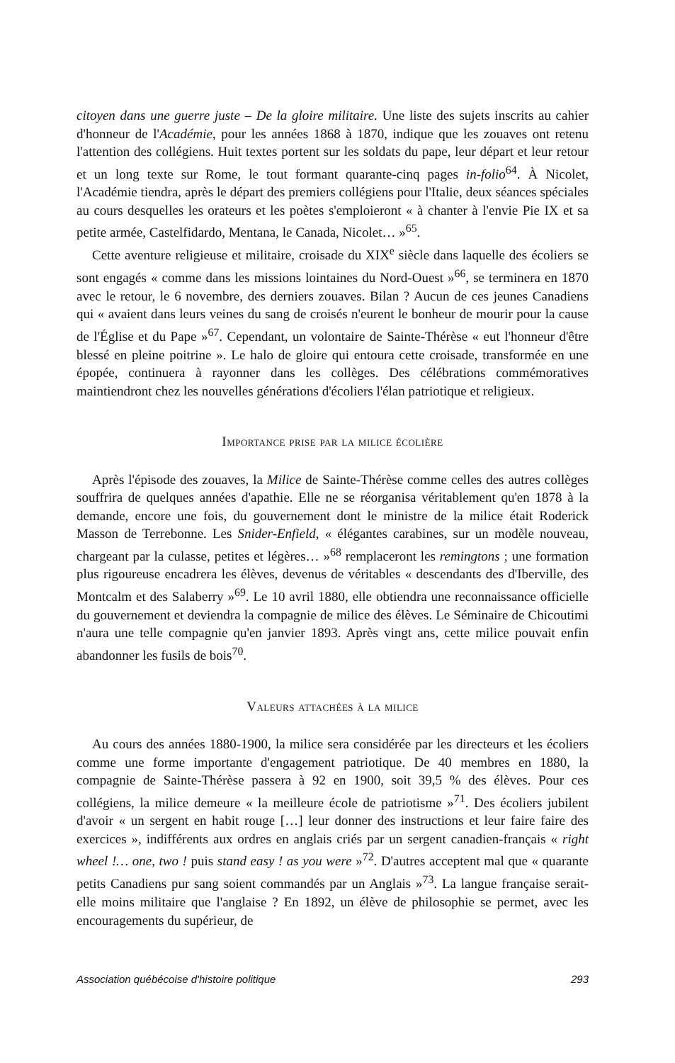citoyen dans une guerre juste – De la gloire militaire. Une liste des sujets inscrits au cahier d'honneur de l'Académie, pour les années 1868 à 1870, indique que les zouaves ont retenu l'attention des collégiens. Huit textes portent sur les soldats du pape, leur départ et leur retour et un long texte sur Rome, le tout formant quarante-cinq pages in-folio<sup>64</sup>. À Nicolet, l'Académie tiendra, après le départ des premiers collégiens pour l'Italie, deux séances spéciales au cours desquelles les orateurs et les poètes s'emploieront « à chanter à l'envie Pie IX et sa petite armée, Castelfidardo, Mentana, le Canada, Nicolet… »<sup>65</sup>.
Cette aventure religieuse et militaire, croisade du XIX<sup>e</sup> siècle dans laquelle des écoliers se sont engagés « comme dans les missions lointaines du Nord-Ouest »<sup>66</sup>, se terminera en 1870 avec le retour, le 6 novembre, des derniers zouaves. Bilan ? Aucun de ces jeunes Canadiens qui « avaient dans leurs veines du sang de croisés n'eurent le bonheur de mourir pour la cause de l'Église et du Pape »<sup>67</sup>. Cependant, un volontaire de Sainte-Thérèse « eut l'honneur d'être blessé en pleine poitrine ». Le halo de gloire qui entoura cette croisade, transformée en une épopée, continuera à rayonner dans les collèges. Des célébrations commémoratives maintiendront chez les nouvelles générations d'écoliers l'élan patriotique et religieux.
Importance prise par la milice écolière
Après l'épisode des zouaves, la Milice de Sainte-Thérèse comme celles des autres collèges souffrira de quelques années d'apathie. Elle ne se réorganisa véritablement qu'en 1878 à la demande, encore une fois, du gouvernement dont le ministre de la milice était Roderick Masson de Terrebonne. Les Snider-Enfield, « élégantes carabines, sur un modèle nouveau, chargeant par la culasse, petites et légères… »<sup>68</sup> remplaceront les remingtons ; une formation plus rigoureuse encadrera les élèves, devenus de véritables « descendants des d'Iberville, des Montcalm et des Salaberry »<sup>69</sup>. Le 10 avril 1880, elle obtiendra une reconnaissance officielle du gouvernement et deviendra la compagnie de milice des élèves. Le Séminaire de Chicoutimi n'aura une telle compagnie qu'en janvier 1893. Après vingt ans, cette milice pouvait enfin abandonner les fusils de bois<sup>70</sup>.
Valeurs attachées à la milice
Au cours des années 1880-1900, la milice sera considérée par les directeurs et les écoliers comme une forme importante d'engagement patriotique. De 40 membres en 1880, la compagnie de Sainte-Thérèse passera à 92 en 1900, soit 39,5 % des élèves. Pour ces collégiens, la milice demeure « la meilleure école de patriotisme »<sup>71</sup>. Des écoliers jubilent d'avoir « un sergent en habit rouge […] leur donner des instructions et leur faire faire des exercices », indifférents aux ordres en anglais criés par un sergent canadien-français « right wheel !… one, two ! puis stand easy ! as you were »<sup>72</sup>. D'autres acceptent mal que « quarante petits Canadiens pur sang soient commandés par un Anglais »<sup>73</sup>. La langue française serait-elle moins militaire que l'anglaise ? En 1892, un élève de philosophie se permet, avec les encouragements du supérieur, de
Association québécoise d'histoire politique 293